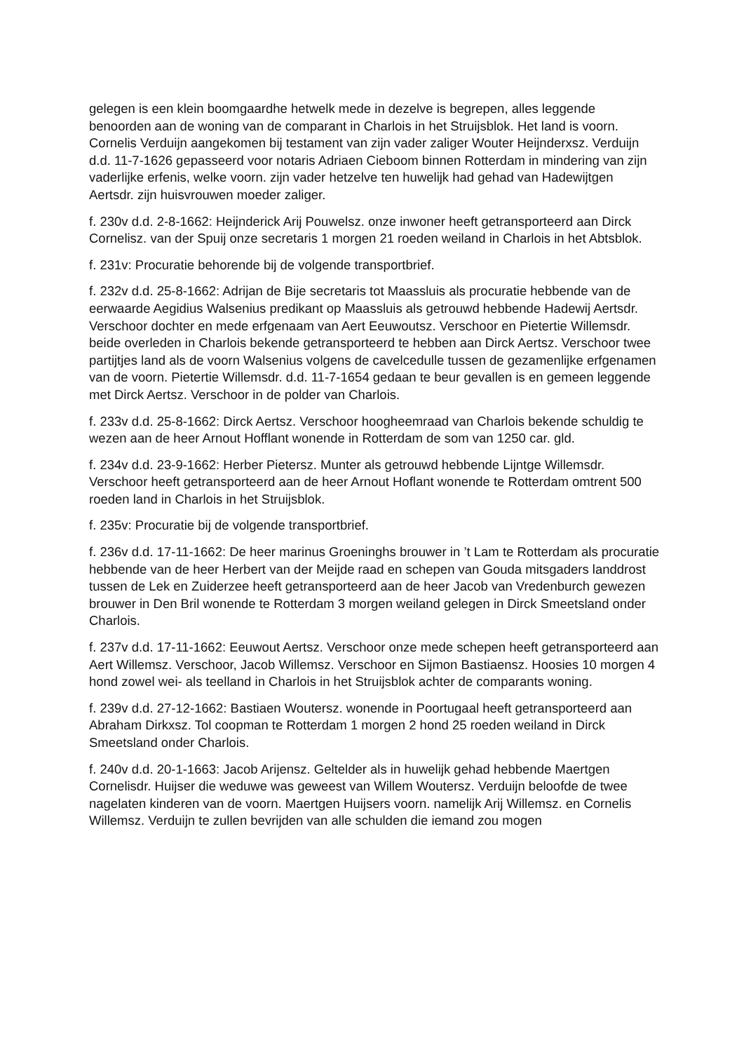gelegen is een klein boomgaardhe hetwelk mede in dezelve is begrepen, alles leggende benoorden aan de woning van de comparant in Charlois in het Struijsblok. Het land is voorn. Cornelis Verduijn aangekomen bij testament van zijn vader zaliger Wouter Heijnderxsz. Verduijn d.d. 11-7-1626 gepasseerd voor notaris Adriaen Cieboom binnen Rotterdam in mindering van zijn vaderlijke erfenis, welke voorn. zijn vader hetzelve ten huwelijk had gehad van Hadewijtgen Aertsdr. zijn huisvrouwen moeder zaliger.
f. 230v d.d. 2-8-1662: Heijnderick Arij Pouwelsz. onze inwoner heeft getransporteerd aan Dirck Cornelisz. van der Spuij onze secretaris 1 morgen 21 roeden weiland in Charlois in het Abtsblok.
f. 231v: Procuratie behorende bij de volgende transportbrief.
f. 232v d.d. 25-8-1662: Adrijan de Bije secretaris tot Maassluis als procuratie hebbende van de eerwaarde Aegidius Walsenius predikant op Maassluis als getrouwd hebbende Hadewij Aertsdr. Verschoor dochter en mede erfgenaam van Aert Eeuwoutsz. Verschoor en Pietertie Willemsdr. beide overleden in Charlois bekende getransporteerd te hebben aan Dirck Aertsz. Verschoor twee partijtjes land als de voorn Walsenius volgens de cavelcedulle tussen de gezamenlijke erfgenamen van de voorn. Pietertie Willemsdr. d.d. 11-7-1654 gedaan te beur gevallen is en gemeen leggende met Dirck Aertsz. Verschoor in de polder van Charlois.
f. 233v d.d. 25-8-1662: Dirck Aertsz. Verschoor hoogheemraad van Charlois bekende schuldig te wezen aan de heer Arnout Hofflant wonende in Rotterdam de som van 1250 car. gld.
f. 234v d.d. 23-9-1662: Herber Pietersz. Munter als getrouwd hebbende Lijntge Willemsdr. Verschoor heeft getransporteerd aan de heer Arnout Hoflant wonende te Rotterdam omtrent 500 roeden land in Charlois in het Struijsblok.
f. 235v: Procuratie bij de volgende transportbrief.
f. 236v d.d. 17-11-1662: De heer marinus Groeninghs brouwer in ’t Lam te Rotterdam als procuratie hebbende van de heer Herbert van der Meijde raad en schepen van Gouda mitsgaders landdrost tussen de Lek en Zuiderzee heeft getransporteerd aan de heer Jacob van Vredenburch gewezen brouwer in Den Bril wonende te Rotterdam 3 morgen weiland gelegen in Dirck Smeetsland onder Charlois.
f. 237v d.d. 17-11-1662: Eeuwout Aertsz. Verschoor onze mede schepen heeft getransporteerd aan Aert Willemsz. Verschoor, Jacob Willemsz. Verschoor en Sijmon Bastiaensz. Hoosies 10 morgen 4 hond zowel wei- als teelland in Charlois in het Struijsblok achter de comparants woning.
f. 239v d.d. 27-12-1662: Bastiaen Woutersz. wonende in Poortugaal heeft getransporteerd aan Abraham Dirkxsz. Tol coopman te Rotterdam 1 morgen 2 hond 25 roeden weiland in Dirck Smeetsland onder Charlois.
f. 240v d.d. 20-1-1663: Jacob Arijensz. Geltelder als in huwelijk gehad hebbende Maertgen Cornelisdr. Huijser die weduwe was geweest van Willem Woutersz. Verduijn beloofde de twee nagelaten kinderen van de voorn. Maertgen Huijsers voorn. namelijk Arij Willemsz. en Cornelis Willemsz. Verduijn te zullen bevrijden van alle schulden die iemand zou mogen